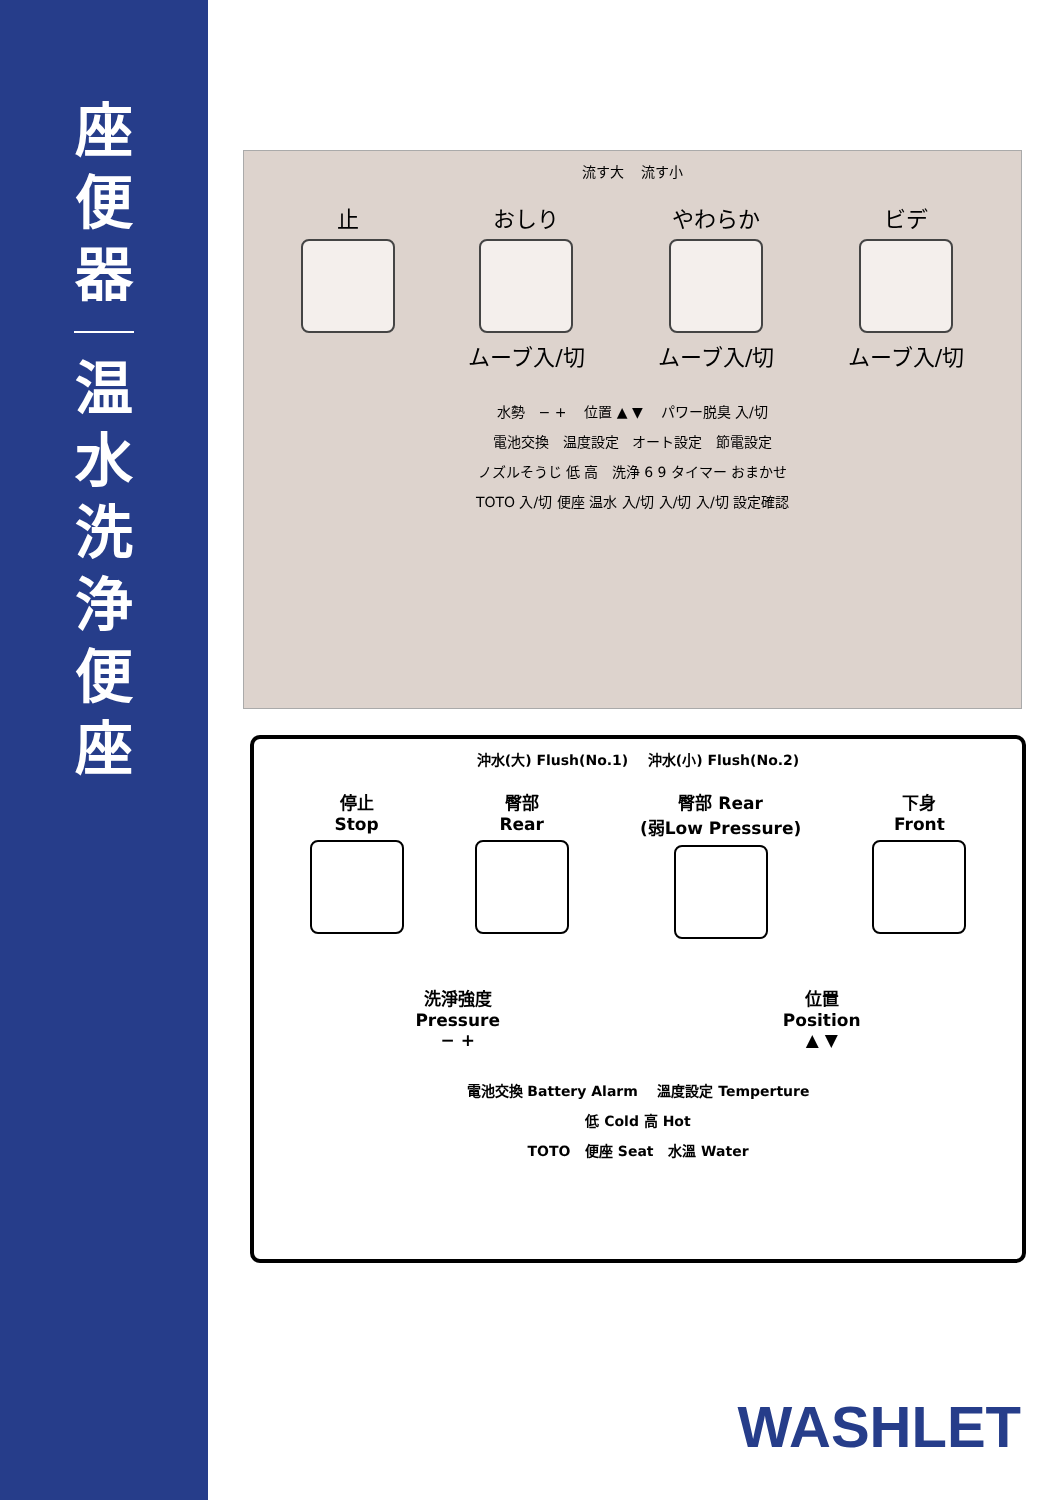座
便
器
温
水
洗
浄
便
座
流す大 流す小
止 おしり
ムーブ入/切
やわらか
ムーブ入/切
ビデ
ムーブ入/切
水勢 − + 位置 ▲ ▼ パワー脱臭 入/切
電池交換 温度設定 オート設定 節電設定
ノズルそうじ 低 高 洗浄 6 9 タイマー おまかせ
TOTO 入/切 便座 温水 入/切 入/切 入/切 設定確認
沖水(大) Flush(No.1) 沖水(小) Flush(No.2)
停止
Stop
臀部
Rear
臀部 Rear
(弱Low Pressure)
下身
Front
洗淨強度
Pressure
− +
位置
Position
▲ ▼
電池交換 Battery Alarm 溫度設定 Temperture
低 Cold 高 Hot
TOTO 便座 Seat 水溫 Water
WASHLET